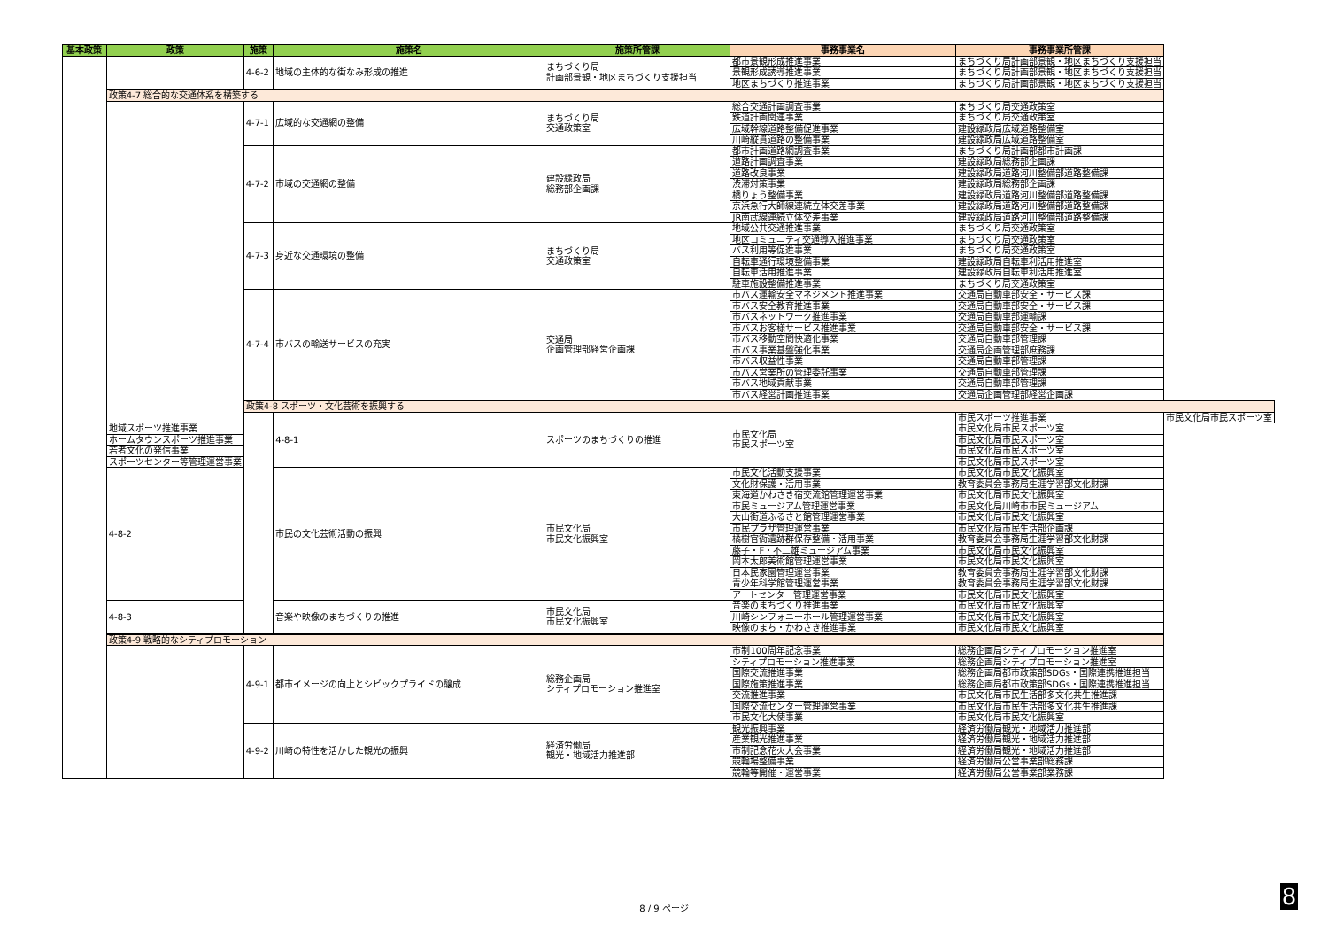| 基本政策 | 政策 | 施策 | 施策名 | 施策所管課 | 事務事業名 | 事務事業所管課 | |
| --- | --- | --- | --- | --- | --- | --- | --- |
| | | 4-6-2 | 地域の主体的な街なみ形成の推進 | まちづくり局 計画部景観・地区まちづくり支援担当 | 都市景観形成推進事業 | まちづくり局計画部景観・地区まちづくり支援担当 | |
| | | | | | 景観形成誘導推進事業 | まちづくり局計画部景観・地区まちづくり支援担当 | |
| | | | | | 地区まちづくり推進事業 | まちづくり局計画部景観・地区まちづくり支援担当 | |
| | 政策4-7 総合的な交通体系を構築する | | | | | | |
| | | 4-7-1 | 広域的な交通網の整備 | まちづくり局 交通政策室 | 総合交通計画調査事業 | まちづくり局交通政策室 | |
| | | | | | 鉄道計画関連事業 | まちづくり局交通政策室 | |
| | | | | | 広域幹線道路整備促進事業 | 建設緑政局広域道路整備室 | |
| | | | | | 川崎縦貫道路の整備事業 | 建設緑政局広域道路整備室 | |
| | | 4-7-2 | 市域の交通網の整備 | 建設緑政局 総務部企画課 | 都市計画道路網調査事業 | まちづくり局計画部都市計画課 | |
| | | | | | 道路計画調査事業 | 建設緑政局総務部企画課 | |
| | | | | | 道路改良事業 | 建設緑政局道路河川整備部道路整備課 | |
| | | | | | 渋滞対策事業 | 建設緑政局総務部企画課 | |
| | | | | | 橋りょう整備事業 | 建設緑政局道路河川整備部道路整備課 | |
| | | | | | 京浜急行大師線連続立体交差事業 | 建設緑政局道路河川整備部道路整備課 | |
| | | | | | JR南武線連続立体交差事業 | 建設緑政局道路河川整備部道路整備課 | |
| | | 4-7-3 | 身近な交通環境の整備 | まちづくり局 交通政策室 | 地域公共交通推進事業 | まちづくり局交通政策室 | |
| | | | | | 地区コミュニティ交通導入推進事業 | まちづくり局交通政策室 | |
| | | | | | バス利用等促進事業 | まちづくり局交通政策室 | |
| | | | | | 自転車通行環境整備事業 | 建設緑政局自転車利活用推進室 | |
| | | | | | 自転車活用推進事業 | 建設緑政局自転車利活用推進室 | |
| | | | | | 駐車施設整備推進事業 | まちづくり局交通政策室 | |
| | | 4-7-4 | 市バスの輸送サービスの充実 | 交通局 企画管理部経営企画課 | 市バス運輸安全マネジメント推進事業 | 交通局自動車部安全・サービス課 | |
| | | | | | 市バス安全教育推進事業 | 交通局自動車部安全・サービス課 | |
| | | | | | 市バスネットワーク推進事業 | 交通局自動車部運輸課 | |
| | | | | | 市バスお客様サービス推進事業 | 交通局自動車部安全・サービス課 | |
| | | | | | 市バス移動空間快適化事業 | 交通局自動車部管理課 | |
| | | | | | 市バス事業基盤強化事業 | 交通局企画管理部庶務課 | |
| | | | | | 市バス収益性事業 | 交通局自動車部管理課 | |
| | | | | | 市バス営業所の管理委託事業 | 交通局自動車部管理課 | |
| | | | | | 市バス地域貢献事業 | 交通局自動車部管理課 | |
| | | | | | 市バス経営計画推進事業 | 交通局企画管理部経営企画課 | |
| | | 政策4-8 スポーツ・文化芸術を振興する | | | | | |
| | | | 4-8-1 | スポーツのまちづくりの推進 | 市民文化局 市民スポーツ室 | 市民スポーツ推進事業 | 市民文化局市民スポーツ室 |
| | 地域スポーツ推進事業 | | | | | 市民文化局市民スポーツ室 | |
| | ホームタウンスポーツ推進事業 | | | | | 市民文化局市民スポーツ室 | |
| | 若者文化の発信事業 | | | | | 市民文化局市民スポーツ室 | |
| | スポーツセンター等管理運営事業 | | | | | 市民文化局市民スポーツ室 | |
| | 4-8-2 | | 市民の文化芸術活動の振興 | 市民文化局 市民文化振興室 | 市民文化活動支援事業 | 市民文化局市民文化振興室 | |
| | | | | | 文化財保護・活用事業 | 教育委員会事務局生涯学習部文化財課 | |
| | | | | | 東海道かわさき宿交流館管理運営事業 | 市民文化局市民文化振興室 | |
| | | | | | 市民ミュージアム管理運営事業 | 市民文化局川崎市市民ミュージアム | |
| | | | | | 大山街道ふるさと館管理運営事業 | 市民文化局市民文化振興室 | |
| | | | | | 市民プラザ管理運営事業 | 市民文化局市民生活部企画課 | |
| | | | | | 橘樹官衙遺跡群保存整備・活用事業 | 教育委員会事務局生涯学習部文化財課 | |
| | | | | | 藤子・F・不二雄ミュージアム事業 | 市民文化局市民文化振興室 | |
| | | | | | 岡本太郎美術館管理運営事業 | 市民文化局市民文化振興室 | |
| | | | | | 日本民家園管理運営事業 | 教育委員会事務局生涯学習部文化財課 | |
| | | | | | 青少年科学館管理運営事業 | 教育委員会事務局生涯学習部文化財課 | |
| | | | | | アートセンター管理運営事業 | 市民文化局市民文化振興室 | |
| | 4-8-3 | | 音楽や映像のまちづくりの推進 | 市民文化局 市民文化振興室 | 音楽のまちづくり推進事業 | 市民文化局市民文化振興室 | |
| | | | | | 川崎シンフォニーホール管理運営事業 | 市民文化局市民文化振興室 | |
| | | | | | 映像のまち・かわさき推進事業 | 市民文化局市民文化振興室 | |
| | 政策4-9 戦略的なシティプロモーション | | | | | | |
| | | 4-9-1 | 都市イメージの向上とシビックプライドの醸成 | 総務企画局 シティプロモーション推進室 | 市制100周年記念事業 | 総務企画局シティプロモーション推進室 | |
| | | | | | シティプロモーション推進事業 | 総務企画局シティプロモーション推進室 | |
| | | | | | 国際交流推進事業 | 総務企画局都市政策部SDGs・国際連携推進担当 | |
| | | | | | 国際施策推進事業 | 総務企画局都市政策部SDGs・国際連携推進担当 | |
| | | | | | 交流推進事業 | 市民文化局市民生活部多文化共生推進課 | |
| | | | | | 国際交流センター管理運営事業 | 市民文化局市民生活部多文化共生推進課 | |
| | | | | | 市民文化大使事業 | 市民文化局市民文化振興室 | |
| | | 4-9-2 | 川崎の特性を活かした観光の振興 | 経済労働局 観光・地域活力推進部 | 観光振興事業 | 経済労働局観光・地域活力推進部 | |
| | | | | | 産業観光推進事業 | 経済労働局観光・地域活力推進部 | |
| | | | | | 市制記念花火大会事業 | 経済労働局観光・地域活力推進部 | |
| | | | | | 競輪場整備事業 | 経済労働局公営事業部総務課 | |
| | | | | | 競輪等開催・運営事業 | 経済労働局公営事業部業務課 | |
8 / 9 ページ 8